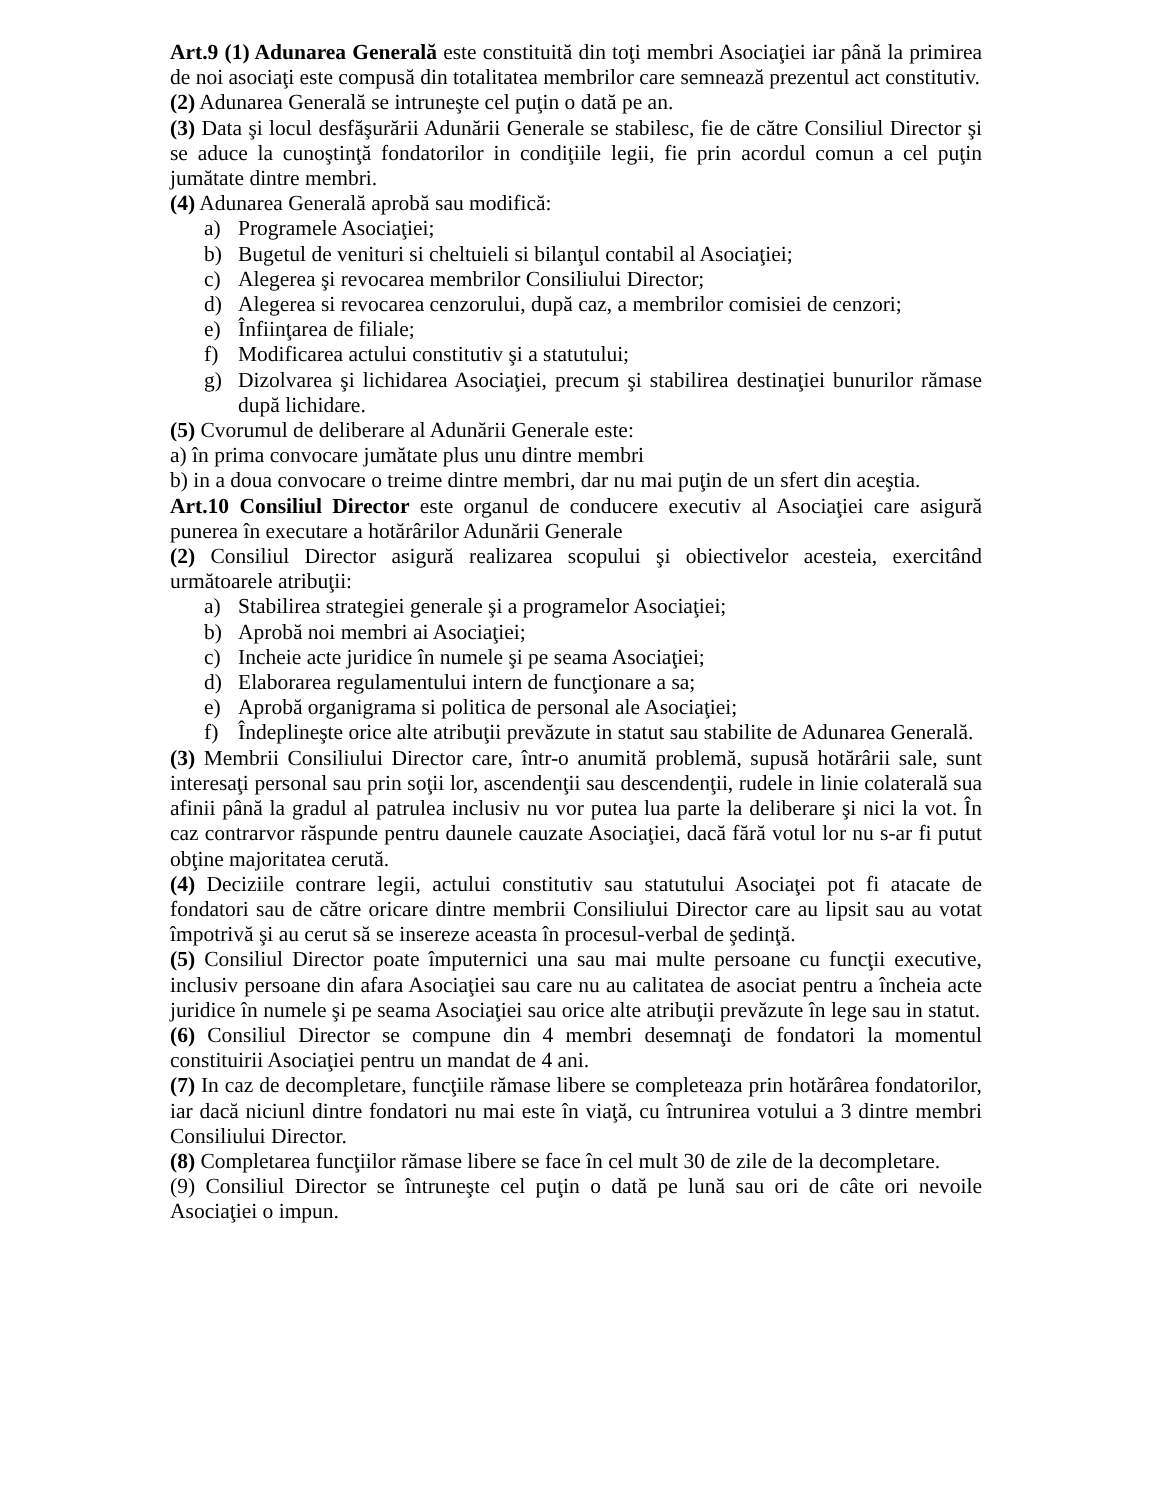Art.9 (1) Adunarea Generală este constituită din toţi membri Asociaţiei iar până la primirea de noi asociaţi este compusă din totalitatea membrilor care semnează prezentul act constitutiv.
(2) Adunarea Generală se intruneşte cel puţin o dată pe an.
(3) Data şi locul desfăşurării Adunării Generale se stabilesc, fie de către Consiliul Director şi se aduce la cunoştinţă fondatorilor in condiţiile legii, fie prin acordul comun a cel puţin jumătate dintre membri.
(4) Adunarea Generală aprobă sau modifică:
a) Programele Asociaţiei;
b) Bugetul de venituri si cheltuieli si bilanţul contabil al Asociaţiei;
c) Alegerea şi revocarea membrilor Consiliului Director;
d) Alegerea si revocarea cenzorului, după caz, a membrilor comisiei de cenzori;
e) Înfiinţarea de filiale;
f) Modificarea actului constitutiv şi a statutului;
g) Dizolvarea şi lichidarea Asociaţiei, precum şi stabilirea destinaţiei bunurilor rămase după lichidare.
(5) Cvorumul de deliberare al Adunării Generale este:
a) în prima convocare jumătate plus unu dintre membri
b) in a doua convocare o treime dintre membri, dar nu mai puţin de un sfert din aceştia.
Art.10 Consiliul Director este organul de conducere executiv al Asociaţiei care asigură punerea în executare a hotărârilor Adunării Generale
(2) Consiliul Director asigură realizarea scopului şi obiectivelor acesteia, exercitând următoarele atribuţii:
a) Stabilirea strategiei generale şi a programelor Asociaţiei;
b) Aprobă noi membri ai Asociaţiei;
c) Incheie acte juridice în numele şi pe seama Asociaţiei;
d) Elaborarea regulamentului intern de funcţionare a sa;
e) Aprobă organigrama si politica de personal ale Asociaţiei;
f) Îndeplineşte orice alte atribuţii prevăzute in statut sau stabilite de Adunarea Generală.
(3) Membrii Consiliului Director care, într-o anumită problemă, supusă hotărârii sale, sunt interesaţi personal sau prin soţii lor, ascendenţii sau descendenţii, rudele in linie colaterală sua afinii până la gradul al patrulea inclusiv nu vor putea lua parte la deliberare şi nici la vot. În caz contrarvor răspunde pentru daunele cauzate Asociaţiei, dacă fără votul lor nu s-ar fi putut obţine majoritatea cerută.
(4) Deciziile contrare legii, actului constitutiv sau statutului Asociaţei pot fi atacate de fondatori sau de către oricare dintre membrii Consiliului Director care au lipsit sau au votat împotrivă şi au cerut să se insereze aceasta în procesul-verbal de şedinţă.
(5) Consiliul Director poate împuternici una sau mai multe persoane cu funcţii executive, inclusiv persoane din afara Asociaţiei sau care nu au calitatea de asociat pentru a încheia acte juridice în numele şi pe seama Asociaţiei sau orice alte atribuţii prevăzute în lege sau in statut.
(6) Consiliul Director se compune din 4 membri desemnaţi de fondatori la momentul constituirii Asociaţiei pentru un mandat de 4 ani.
(7) In caz de decompletare, funcţiile rămase libere se completeaza prin hotărârea fondatorilor, iar dacă niciunl dintre fondatori nu mai este în viaţă, cu întrunirea votului a 3 dintre membri Consiliului Director.
(8) Completarea funcţiilor rămase libere se face în cel mult 30 de zile de la decompletare.
(9) Consiliul Director se întruneşte cel puţin o dată pe lună sau ori de câte ori nevoile Asociaţiei o impun.